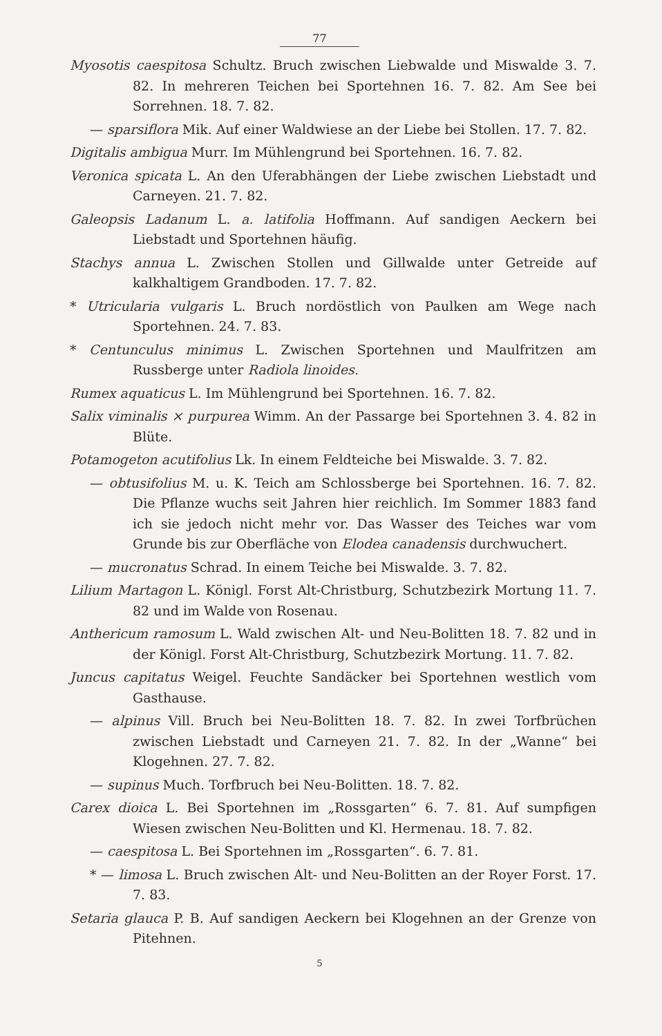77
Myosotis caespitosa Schultz. Bruch zwischen Liebwalde und Miswalde 3. 7. 82. In mehreren Teichen bei Sportehnen 16. 7. 82. Am See bei Sorrehnen. 18. 7. 82.
— sparsiflora Mik. Auf einer Waldwiese an der Liebe bei Stollen. 17. 7. 82.
Digitalis ambigua Murr. Im Mühlengrund bei Sportehnen. 16. 7. 82.
Veronica spicata L. An den Uferabhängen der Liebe zwischen Liebstadt und Carneyen. 21. 7. 82.
Galeopsis Ladanum L. a. latifolia Hoffmann. Auf sandigen Aeckern bei Liebstadt und Sportehnen häufig.
Stachys annua L. Zwischen Stollen und Gillwalde unter Getreide auf kalkhaltigem Grandboden. 17. 7. 82.
* Utricularia vulgaris L. Bruch nordöstlich von Paulken am Wege nach Sportehnen. 24. 7. 83.
* Centunculus minimus L. Zwischen Sportehnen und Maulfritzen am Russberge unter Radiola linoides.
Rumex aquaticus L. Im Mühlengrund bei Sportehnen. 16. 7. 82.
Salix viminalis × purpurea Wimm. An der Passarge bei Sportehnen 3. 4. 82 in Blüte.
Potamogeton acutifolius Lk. In einem Feldteiche bei Miswalde. 3. 7. 82.
— obtusifolius M. u. K. Teich am Schlossberge bei Sportehnen. 16. 7. 82. Die Pflanze wuchs seit Jahren hier reichlich. Im Sommer 1883 fand ich sie jedoch nicht mehr vor. Das Wasser des Teiches war vom Grunde bis zur Oberfläche von Elodea canadensis durchwuchert.
— mucronatus Schrad. In einem Teiche bei Miswalde. 3. 7. 82.
Lilium Martagon L. Königl. Forst Alt-Christburg, Schutzbezirk Mortung 11. 7. 82 und im Walde von Rosenau.
Anthericum ramosum L. Wald zwischen Alt- und Neu-Bolitten 18. 7. 82 und in der Königl. Forst Alt-Christburg, Schutzbezirk Mortung. 11. 7. 82.
Juncus capitatus Weigel. Feuchte Sandäcker bei Sportehnen westlich vom Gasthause.
— alpinus Vill. Bruch bei Neu-Bolitten 18. 7. 82. In zwei Torfbrüchen zwischen Liebstadt und Carneyen 21. 7. 82. In der „Wanne“ bei Klogehnen. 27. 7. 82.
— supinus Much. Torfbruch bei Neu-Bolitten. 18. 7. 82.
Carex dioica L. Bei Sportehnen im „Rossgarten“ 6. 7. 81. Auf sumpfigen Wiesen zwischen Neu-Bolitten und Kl. Hermenau. 18. 7. 82.
— caespitosa L. Bei Sportehnen im „Rossgarten“. 6. 7. 81.
* — limosa L. Bruch zwischen Alt- und Neu-Bolitten an der Royer Forst. 17. 7. 83.
Setaria glauca P. B. Auf sandigen Aeckern bei Klogehnen an der Grenze von Pitehnen.
5